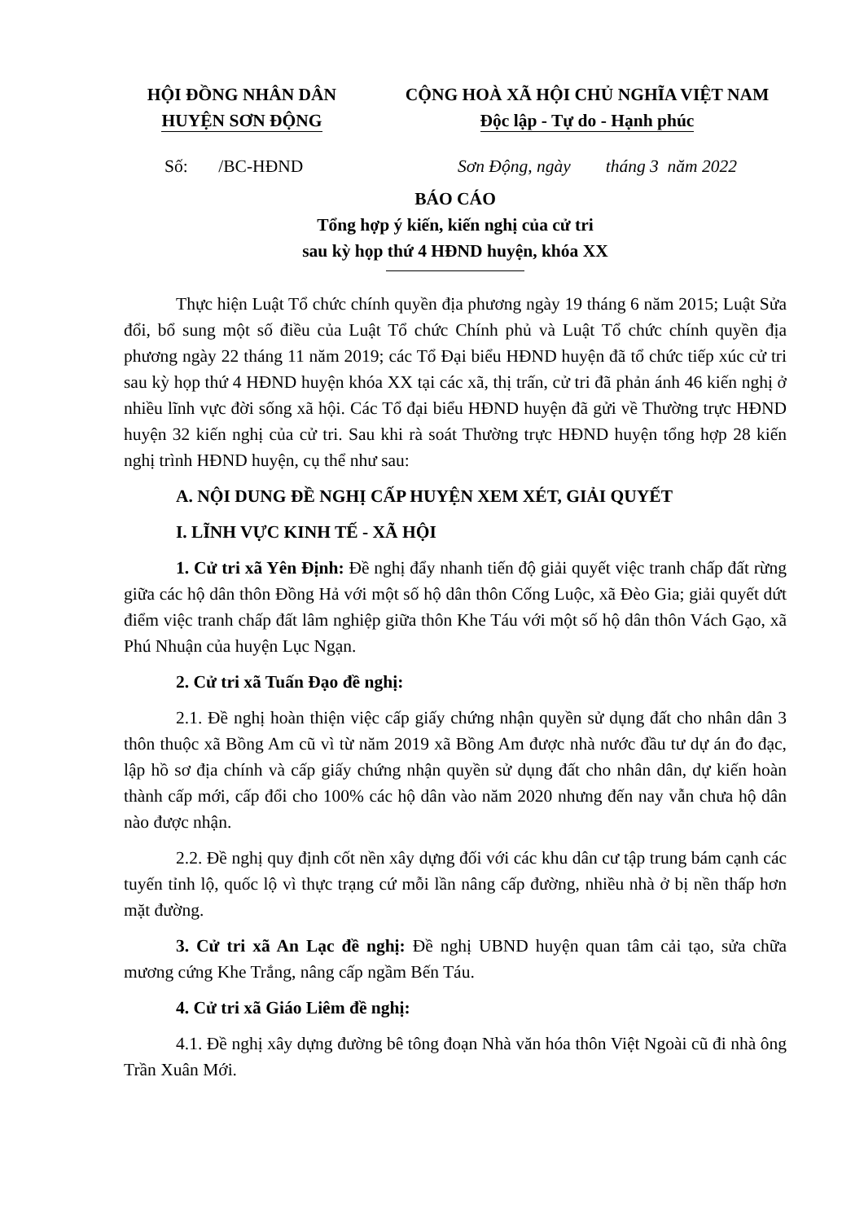HỘI ĐỒNG NHÂN DÂN
HUYỆN SƠN ĐỘNG
CỘNG HOÀ XÃ HỘI CHỦ NGHĨA VIỆT NAM
Độc lập - Tự do - Hạnh phúc
Số: /BC-HĐND Sơn Động, ngày tháng 3 năm 2022
BÁO CÁO
Tổng hợp ý kiến, kiến nghị của cử tri
sau kỳ họp thứ 4 HĐND huyện, khóa XX
Thực hiện Luật Tổ chức chính quyền địa phương ngày 19 tháng 6 năm 2015; Luật Sửa đổi, bổ sung một số điều của Luật Tổ chức Chính phủ và Luật Tổ chức chính quyền địa phương ngày 22 tháng 11 năm 2019; các Tổ Đại biểu HĐND huyện đã tổ chức tiếp xúc cử tri sau kỳ họp thứ 4 HĐND huyện khóa XX tại các xã, thị trấn, cử tri đã phản ánh 46 kiến nghị ở nhiều lĩnh vực đời sống xã hội. Các Tổ đại biểu HĐND huyện đã gửi về Thường trực HĐND huyện 32 kiến nghị của cử tri. Sau khi rà soát Thường trực HĐND huyện tổng hợp 28 kiến nghị trình HĐND huyện, cụ thể như sau:
A. NỘI DUNG ĐỀ NGHỊ CẤP HUYỆN XEM XÉT, GIẢI QUYẾT
I. LĨNH VỰC KINH TẾ - XÃ HỘI
1. Cử tri xã Yên Định: Đề nghị đẩy nhanh tiến độ giải quyết việc tranh chấp đất rừng giữa các hộ dân thôn Đồng Hả với một số hộ dân thôn Cống Luộc, xã Đèo Gia; giải quyết dứt điểm việc tranh chấp đất lâm nghiệp giữa thôn Khe Táu với một số hộ dân thôn Vách Gạo, xã Phú Nhuận của huyện Lục Ngạn.
2. Cử tri xã Tuấn Đạo đề nghị:
2.1. Đề nghị hoàn thiện việc cấp giấy chứng nhận quyền sử dụng đất cho nhân dân 3 thôn thuộc xã Bồng Am cũ vì từ năm 2019 xã Bồng Am được nhà nước đầu tư dự án đo đạc, lập hồ sơ địa chính và cấp giấy chứng nhận quyền sử dụng đất cho nhân dân, dự kiến hoàn thành cấp mới, cấp đổi cho 100% các hộ dân vào năm 2020 nhưng đến nay vẫn chưa hộ dân nào được nhận.
2.2. Đề nghị quy định cốt nền xây dựng đối với các khu dân cư tập trung bám cạnh các tuyến tỉnh lộ, quốc lộ vì thực trạng cứ mỗi lần nâng cấp đường, nhiều nhà ở bị nền thấp hơn mặt đường.
3. Cử tri xã An Lạc đề nghị: Đề nghị UBND huyện quan tâm cải tạo, sửa chữa mương cứng Khe Trắng, nâng cấp ngầm Bến Táu.
4. Cử tri xã Giáo Liêm đề nghị:
4.1. Đề nghị xây dựng đường bê tông đoạn Nhà văn hóa thôn Việt Ngoài cũ đi nhà ông Trần Xuân Mới.